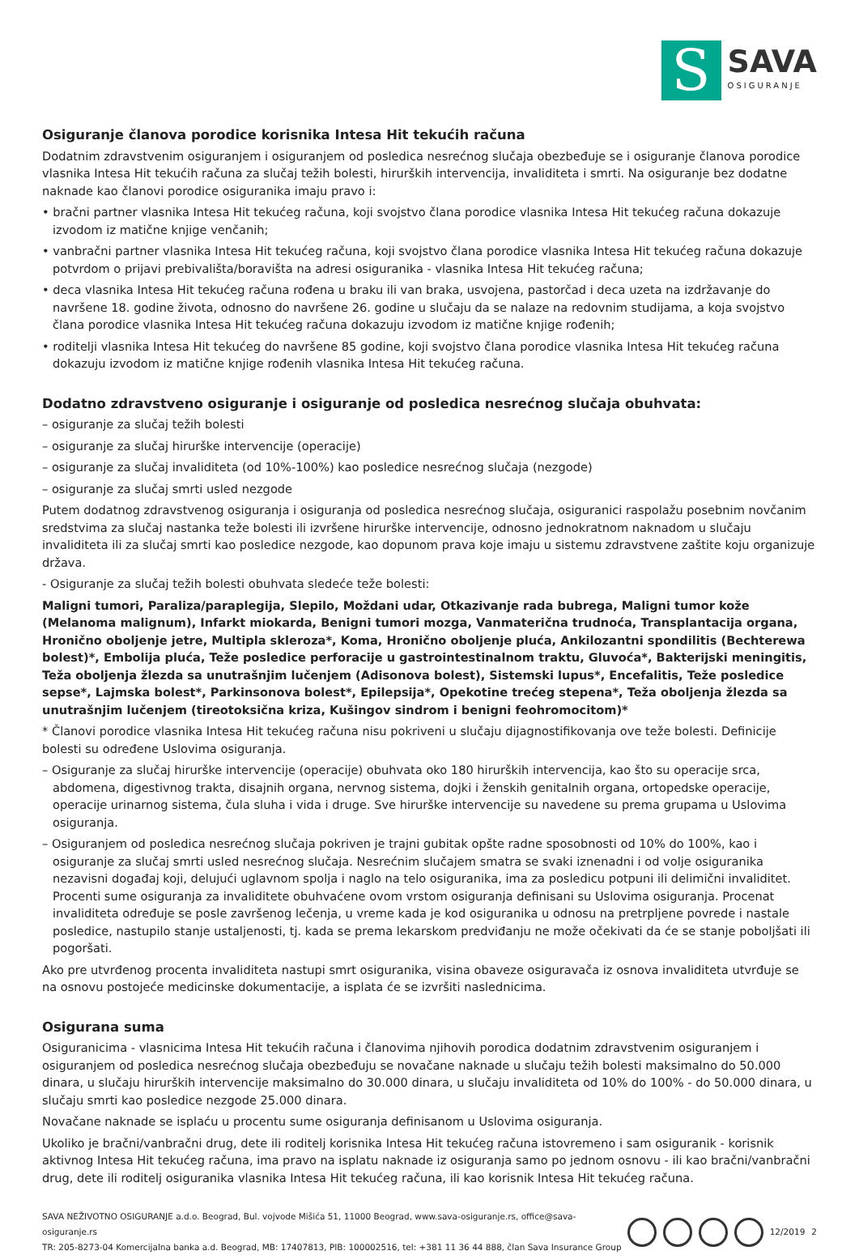S
SAVA
OSIGURANJE
Osiguranje članova porodice korisnika Intesa Hit tekućih računa
Dodatnim zdravstvenim osiguranjem i osiguranjem od posledica nesrećnog slučaja obezbeđuje se i osiguranje članova porodice vlasnika Intesa Hit tekućih računa za slučaj težih bolesti, hirurških intervencija, invaliditeta i smrti. Na osiguranje bez dodatne naknade kao članovi porodice osiguranika imaju pravo i:
• bračni partner vlasnika Intesa Hit tekućeg računa, koji svojstvo člana porodice vlasnika Intesa Hit tekućeg računa dokazuje izvodom iz matične knjige venčanih;
• vanbračni partner vlasnika Intesa Hit tekućeg računa, koji svojstvo člana porodice vlasnika Intesa Hit tekućeg računa dokazuje potvrdom o prijavi prebivališta/boravišta na adresi osiguranika - vlasnika Intesa Hit tekućeg računa;
• deca vlasnika Intesa Hit tekućeg računa rođena u braku ili van braka, usvojena, pastorčad i deca uzeta na izdržavanje do navršene 18. godine života, odnosno do navršene 26. godine u slučaju da se nalaze na redovnim studijama, a koja svojstvo člana porodice vlasnika Intesa Hit tekućeg računa dokazuju izvodom iz matične knjige rođenih;
• roditelji vlasnika Intesa Hit tekućeg do navršene 85 godine, koji svojstvo člana porodice vlasnika Intesa Hit tekućeg računa dokazuju izvodom iz matične knjige rođenih vlasnika Intesa Hit tekućeg računa.
Dodatno zdravstveno osiguranje i osiguranje od posledica nesrećnog slučaja obuhvata:
– osiguranje za slučaj težih bolesti
– osiguranje za slučaj hirurške intervencije (operacije)
– osiguranje za slučaj invaliditeta (od 10%-100%) kao posledice nesrećnog slučaja (nezgode)
– osiguranje za slučaj smrti usled nezgode
Putem dodatnog zdravstvenog osiguranja i osiguranja od posledica nesrećnog slučaja, osiguranici raspolažu posebnim novčanim sredstvima za slučaj nastanka teže bolesti ili izvršene hirurške intervencije, odnosno jednokratnom naknadom u slučaju invaliditeta ili za slučaj smrti kao posledice nezgode, kao dopunom prava koje imaju u sistemu zdravstvene zaštite koju organizuje država.
- Osiguranje za slučaj težih bolesti obuhvata sledeće teže bolesti:
Maligni tumori, Paraliza/paraplegija, Slepilo, Moždani udar, Otkazivanje rada bubrega, Maligni tumor kože (Melanoma malignum), Infarkt miokarda, Benigni tumori mozga, Vanmaterična trudnoća, Transplantacija organa, Hronično oboljenje jetre, Multipla skleroza*, Koma, Hronično oboljenje pluća, Ankilozantni spondilitis (Bechterewa bolest)*, Embolija pluća, Teže posledice perforacije u gastrointestinalnom traktu, Gluvoća*, Bakterijski meningitis, Teža oboljenja žlezda sa unutrašnjim lučenjem (Adisonova bolest), Sistemski lupus*, Encefalitis, Teže posledice sepse*, Lajmska bolest*, Parkinsonova bolest*, Epilepsija*, Opekotine trećeg stepena*, Teža oboljenja žlezda sa unutrašnjim lučenjem (tireotoksična kriza, Kušingov sindrom i benigni feohromocitom)*
* Članovi porodice vlasnika Intesa Hit tekućeg računa nisu pokriveni u slučaju dijagnostifikovanja ove teže bolesti. Definicije bolesti su određene Uslovima osiguranja.
– Osiguranje za slučaj hirurške intervencije (operacije) obuhvata oko 180 hirurških intervencija, kao što su operacije srca, abdomena, digestivnog trakta, disajnih organa, nervnog sistema, dojki i ženskih genitalnih organa, ortopedske operacije, operacije urinarnog sistema, čula sluha i vida i druge. Sve hirurške intervencije su navedene su prema grupama u Uslovima osiguranja.
– Osiguranjem od posledica nesrećnog slučaja pokriven je trajni gubitak opšte radne sposobnosti od 10% do 100%, kao i osiguranje za slučaj smrti usled nesrećnog slučaja. Nesrećnim slučajem smatra se svaki iznenadni i od volje osiguranika nezavisni događaj koji, delujući uglavnom spolja i naglo na telo osiguranika, ima za posledicu potpuni ili delimični invaliditet. Procenti sume osiguranja za invaliditete obuhvaćene ovom vrstom osiguranja definisani su Uslovima osiguranja. Procenat invaliditeta određuje se posle završenog lečenja, u vreme kada je kod osiguranika u odnosu na pretrpljene povrede i nastale posledice, nastupilo stanje ustaljenosti, tj. kada se prema lekarskom predviđanju ne može očekivati da će se stanje poboljšati ili pogoršati.
Ako pre utvrđenog procenta invaliditeta nastupi smrt osiguranika, visina obaveze osiguravača iz osnova invaliditeta utvrđuje se na osnovu postojeće medicinske dokumentacije, a isplata će se izvršiti naslednicima.
Osigurana suma
Osiguranicima - vlasnicima Intesa Hit tekućih računa i članovima njihovih porodica dodatnim zdravstvenim osiguranjem i osiguranjem od posledica nesrećnog slučaja obezbeđuju se novačane naknade u slučaju težih bolesti maksimalno do 50.000 dinara, u slučaju hirurških intervencije maksimalno do 30.000 dinara, u slučaju invaliditeta od 10% do 100% - do 50.000 dinara, u slučaju smrti kao posledice nezgode 25.000 dinara.
Novačane naknade se isplaću u procentu sume osiguranja definisanom u Uslovima osiguranja.
Ukoliko je bračni/vanbračni drug, dete ili roditelj korisnika Intesa Hit tekućeg računa istovremeno i sam osiguranik - korisnik aktivnog Intesa Hit tekućeg računa, ima pravo na isplatu naknade iz osiguranja samo po jednom osnovu - ili kao bračni/vanbračni drug, dete ili roditelj osiguranika vlasnika Intesa Hit tekućeg računa, ili kao korisnik Intesa Hit tekućeg računa.
SAVA NEŽIVOTNO OSIGURANJE a.d.o. Beograd, Bul. vojvode Mišića 51, 11000 Beograd, www.sava-osiguranje.rs, office@sava-osiguranje.rs
TR: 205-8273-04 Komercijalna banka a.d. Beograd, MB: 17407813, PIB: 100002516, tel: +381 11 36 44 888, član Sava Insurance Group
12/2019 2